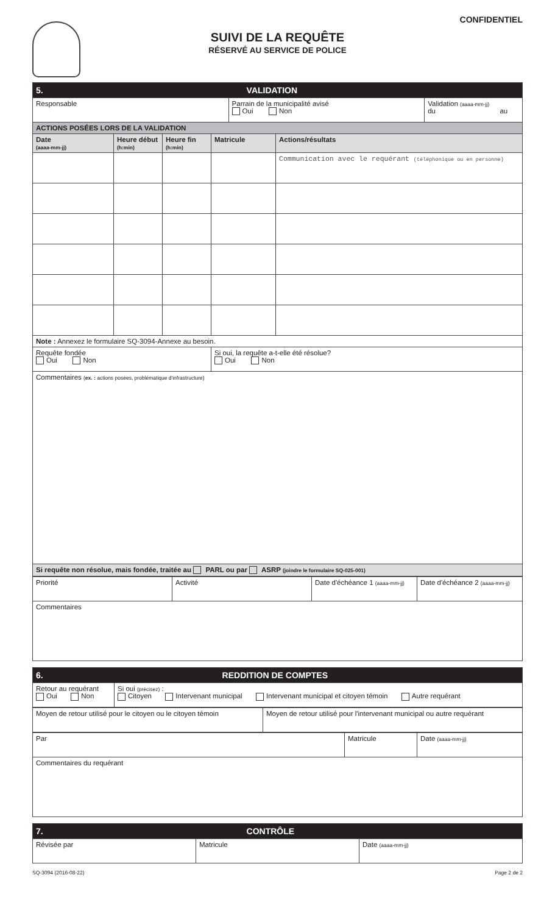CONFIDENTIEL
SUIVI DE LA REQUÊTE
RÉSERVÉ AU SERVICE DE POLICE
| 5. VALIDATION | | |
| Responsable | Parrain de la municipalité avisé Oui Non | Validation (aaaa-mm-jj) du au |
| ACTIONS POSÉES LORS DE LA VALIDATION | | | | |
| --- | --- | --- | --- | --- |
| Date (aaaa-mm-jj) | Heure début (h:min) | Heure fin (h:min) | Matricule | Actions/résultats |
| | | | | Communication avec le requérant (téléphonique ou en personne) |
| Note : Annexez le formulaire SQ-3094-Annexe au besoin. | | | | |
| Requête fondée Oui Non | | | Si oui, la requête a-t-elle été résolue? Oui Non | |
| Commentaires ( ex. : actions posées, problématique d'infrastructure) | | | | |
| Si requête non résolue, mais fondée, traitée au PARL ou par ASRP (joindre le formulaire SQ-025-001) | | | | |
| Priorité | Activité | Date d'échéance 1 (aaaa-mm-jj) | Date d'échéance 2 (aaaa-mm-jj) |
| Commentaires | | | |
| 6. REDDITION DE COMPTES | |
| Retour au requérant Oui Non | Si oui (précisez) : Citoyen Intervenant municipal Intervenant municipal et citoyen témoin Autre requérant |
| Moyen de retour utilisé pour le citoyen ou le citoyen témoin | Moyen de retour utilisé pour l'intervenant municipal ou autre requérant |
| Par | Matricule | Date (aaaa-mm-jj) |
| Commentaires du requérant | | |
| 7. CONTRÔLE | | |
| Révisée par | Matricule | Date (aaaa-mm-jj) |
SQ-3094 (2016-08-22) Page 2 de 2